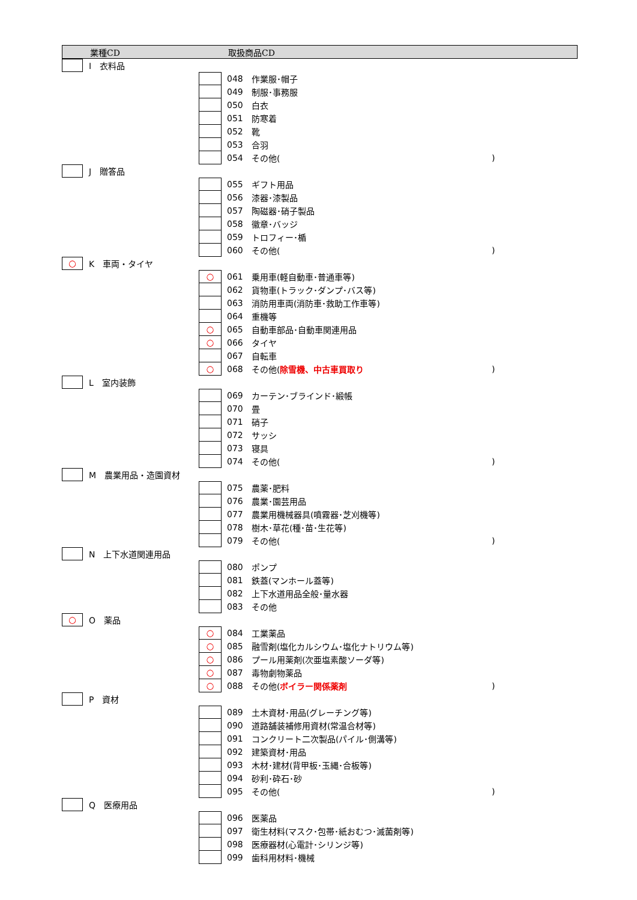業種CD 取扱商品CD
I　衣料品
048 作業服･帽子
049 制服･事務服
050 白衣
051 防寒着
052 靴
053 合羽
054 その他()
J　贈答品
055 ギフト用品
056 漆器･漆製品
057 陶磁器･硝子製品
058 徽章･バッジ
059 トロフィー･楯
060 その他()
○
K　車両・タイヤ
○
061 乗用車(軽自動車･普通車等)
062 貨物車(トラック･ダンプ･バス等)
063 消防用車両(消防車･救助工作車等)
064 重機等
○
065 自動車部品･自動車関連用品
○
066 タイヤ
067 自転車
○
068 その他(除雪機、中古車買取り)
L　室内装飾
069 カーテン･ブラインド･緞帳
070 畳
071 硝子
072 サッシ
073 寝具
074 その他()
M　農業用品・造園資材
075 農薬･肥料
076 農業･園芸用品
077 農業用機械器具(噴霧器･芝刈機等)
078 樹木･草花(種･苗･生花等)
079 その他()
N　上下水道関連用品
080 ポンプ
081 鉄蓋(マンホール蓋等)
082 上下水道用品全般･量水器
083 その他
○
O　薬品
○
084 工業薬品
○
085 融雪剤(塩化カルシウム･塩化ナトリウム等)
○
086 プール用薬剤(次亜塩素酸ソーダ等)
○
087 毒物劇物薬品
○
088 その他(ボイラー関係薬剤)
P　資材
089 土木資材･用品(グレーチング等)
090 道路舗装補修用資材(常温合材等)
091 コンクリート二次製品(パイル･側溝等)
092 建築資材･用品
093 木材･建材(背甲板･玉縄･合板等)
094 砂利･砕石･砂
095 その他()
Q　医療用品
096 医薬品
097 衛生材料(マスク･包帯･紙おむつ･滅菌剤等)
098 医療器材(心電計･シリンジ等)
099 歯科用材料･機械